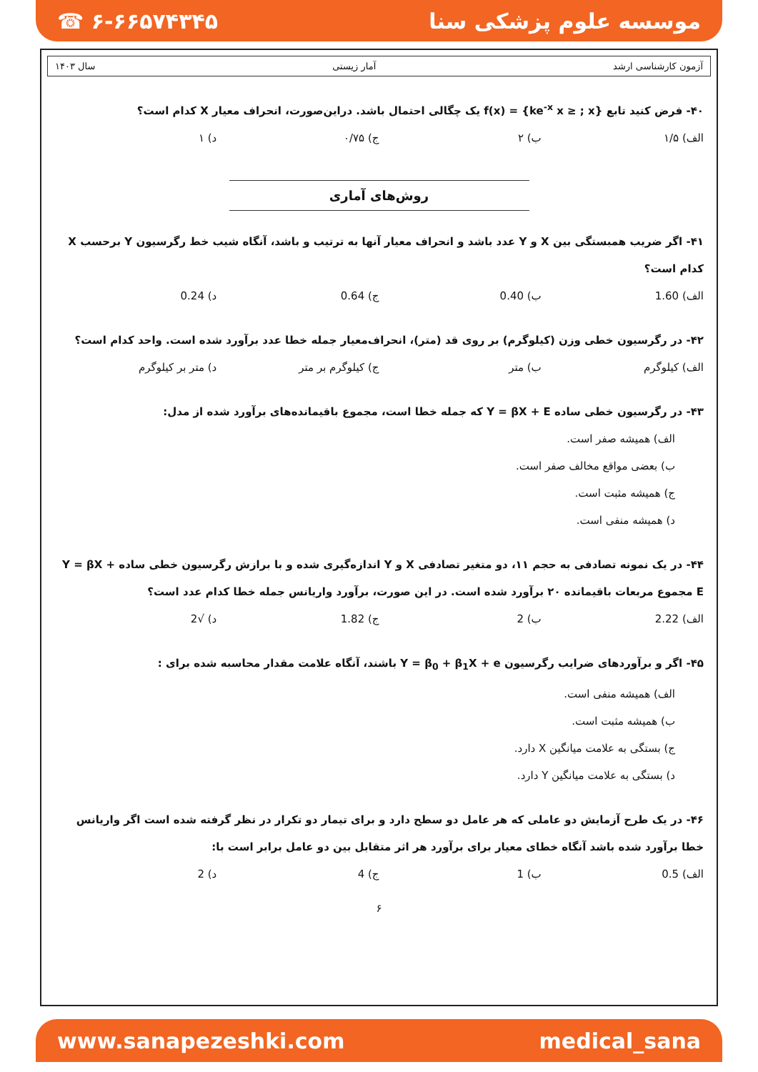☎ ۶-۶۶۵۷۴۳۴۵ موسسه علوم پزشکی سنا
آزمون کارشناسی ارشد آمار زیستی سال ۱۴۰۳
۴۰- فرض کنید تابع f(x) = {ke<sup>-x</sup> x ≥ ; x} یک چگالی احتمال باشد. دراین‌صورت، انحراف معیار X کدام است؟
الف) ۱/۵ ب) ۲ ج) ۰/۷۵ د) ۱
روش‌های آماری
۴۱- اگر ضریب همبستگی بین X و Y عدد باشد و انحراف معیار آنها به ترتیب و باشد، آنگاه شیب خط رگرسیون Y برحسب X کدام است؟
الف) 1.60 ب) 0.40 ج) 0.64 د) 0.24
۴۲- در رگرسیون خطی وزن (کیلوگرم) بر روی قد (متر)، انحراف‌معیار جمله خطا عدد برآورد شده است. واحد کدام است؟
الف) کیلوگرم ب) متر ج) کیلوگرم بر متر د) متر بر کیلوگرم
۴۳- در رگرسیون خطی ساده Y = βX + E که جمله خطا است، مجموع باقیمانده‌های برآورد شده از مدل:
الف) همیشه صفر است.
ب) بعضی مواقع مخالف صفر است.
ج) همیشه مثبت است.
د) همیشه منفی است.
۴۴- در یک نمونه تصادفی به حجم ۱۱، دو متغیر تصادفی X و Y اندازه‌گیری شده و با برازش رگرسیون خطی ساده Y = βX + E مجموع مربعات باقیمانده ۲۰ برآورد شده است. در این صورت، برآورد واریانس جمله خطا کدام عدد است؟
الف) 2.22 ب) 2 ج) 1.82 د) √2
۴۵- اگر و برآوردهای ضرایب رگرسیون Y = β<sub>0</sub> + β<sub>1</sub>X + e باشند، آنگاه علامت مقدار محاسبه شده برای :
الف) همیشه منفی است.
ب) همیشه مثبت است.
ج) بستگی به علامت میانگین X دارد.
د) بستگی به علامت میانگین Y دارد.
۴۶- در یک طرح آزمایش دو عاملی که هر عامل دو سطح دارد و برای تیمار دو تکرار در نظر گرفته شده است اگر واریانس خطا برآورد شده باشد آنگاه خطای معیار برای برآورد هر اثر متقابل بین دو عامل برابر است با:
الف) 0.5 ب) 1 ج) 4 د) 2
۶
www.sanapezeshki.com medical_sana